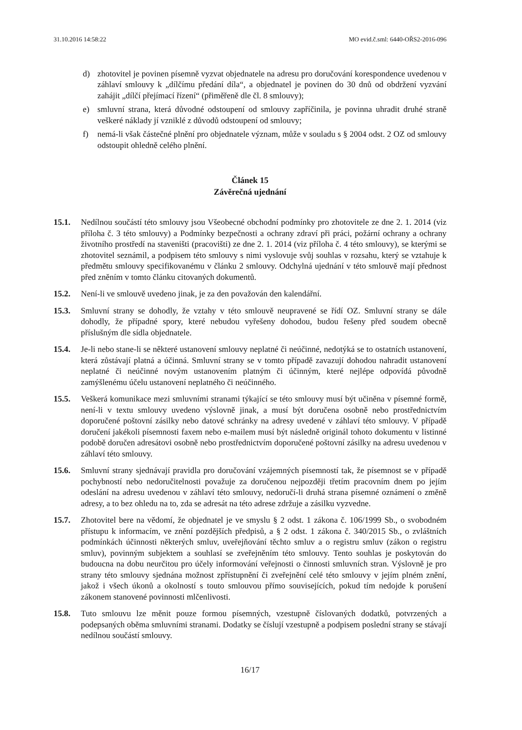31.10.2016 14:58:22 MO evid.č.sml: 6440-OŘS2-2016-096
d) zhotovitel je povinen písemně vyzvat objednatele na adresu pro doručování korespondence uvedenou v záhlaví smlouvy k „dílčímu předání díla“, a objednatel je povinen do 30 dnů od obdržení vyzvání zahájit „dílčí přejímací řízení“ (přiměřeně dle čl. 8 smlouvy);
e) smluvní strana, která důvodné odstoupení od smlouvy zapříčinila, je povinna uhradit druhé straně veškeré náklady jí vzniklé z důvodů odstoupení od smlouvy;
f) nemá-li však částečné plnění pro objednatele význam, může v souladu s § 2004 odst. 2 OZ od smlouvy odstoupit ohledně celého plnění.
Článek 15
Závěrečná ujednání
15.1. Nedílnou součástí této smlouvy jsou Všeobecné obchodní podmínky pro zhotovitele ze dne 2. 1. 2014 (viz příloha č. 3 této smlouvy) a Podmínky bezpečnosti a ochrany zdraví při práci, požární ochrany a ochrany životního prostředí na staveništi (pracovišti) ze dne 2. 1. 2014 (viz příloha č. 4 této smlouvy), se kterými se zhotovitel seznámil, a podpisem této smlouvy s nimi vyslovuje svůj souhlas v rozsahu, který se vztahuje k předmětu smlouvy specifikovanému v článku 2 smlouvy. Odchylná ujednání v této smlouvě mají přednost před zněním v tomto článku citovaných dokumentů.
15.2. Není-li ve smlouvě uvedeno jinak, je za den považován den kalendářní.
15.3. Smluvní strany se dohodly, že vztahy v této smlouvě neupravené se řídí OZ. Smluvní strany se dále dohodly, že případné spory, které nebudou vyřešeny dohodou, budou řešeny před soudem obecně příslušným dle sídla objednatele.
15.4. Je-li nebo stane-li se některé ustanovení smlouvy neplatné či neúčinné, nedotýká se to ostatních ustanovení, která zůstávají platná a účinná. Smluvní strany se v tomto případě zavazují dohodou nahradit ustanovení neplatné či neúčinné novým ustanovením platným či účinným, které nejlépe odpovídá původně zamýšlenému účelu ustanovení neplatného či neúčinného.
15.5. Veškerá komunikace mezi smluvními stranami týkající se této smlouvy musí být učiněna v písemné formě, není-li v textu smlouvy uvedeno výslovně jinak, a musí být doručena osobně nebo prostřednictvím doporučené poštovní zásilky nebo datové schránky na adresy uvedené v záhlaví této smlouvy. V případě doručení jakékoli písemnosti faxem nebo e-mailem musí být následně originál tohoto dokumentu v listinné podobě doručen adresátovi osobně nebo prostřednictvím doporučené poštovní zásilky na adresu uvedenou v záhlaví této smlouvy.
15.6. Smluvní strany sjednávají pravidla pro doručování vzájemných písemností tak, že písemnost se v případě pochybností nebo nedoručitelnosti považuje za doručenou nejpozději třetím pracovním dnem po jejím odeslání na adresu uvedenou v záhlaví této smlouvy, nedoručí-li druhá strana písemné oznámení o změně adresy, a to bez ohledu na to, zda se adresát na této adrese zdržuje a zásilku vyzvedne.
15.7. Zhotovitel bere na vědomí, že objednatel je ve smyslu § 2 odst. 1 zákona č. 106/1999 Sb., o svobodném přístupu k informacím, ve znění pozdějších předpisů, a § 2 odst. 1 zákona č. 340/2015 Sb., o zvláštních podmínkách účinnosti některých smluv, uveřejňování těchto smluv a o registru smluv (zákon o registru smluv), povinným subjektem a souhlasí se zveřejněním této smlouvy. Tento souhlas je poskytován do budoucna na dobu neurčitou pro účely informování veřejnosti o činnosti smluvních stran. Výslovně je pro strany této smlouvy sjednána možnost zpřístupnění či zveřejnění celé této smlouvy v jejím plném znění, jakož i všech úkonů a okolností s touto smlouvou přímo souvisejících, pokud tím nedojde k porušení zákonem stanovené povinnosti mlčenlivosti.
15.8. Tuto smlouvu lze měnit pouze formou písemných, vzestupně číslovaných dodatků, potvrzených a podepsaných oběma smluvními stranami. Dodatky se číslují vzestupně a podpisem poslední strany se stávají nedílnou součástí smlouvy.
16/17